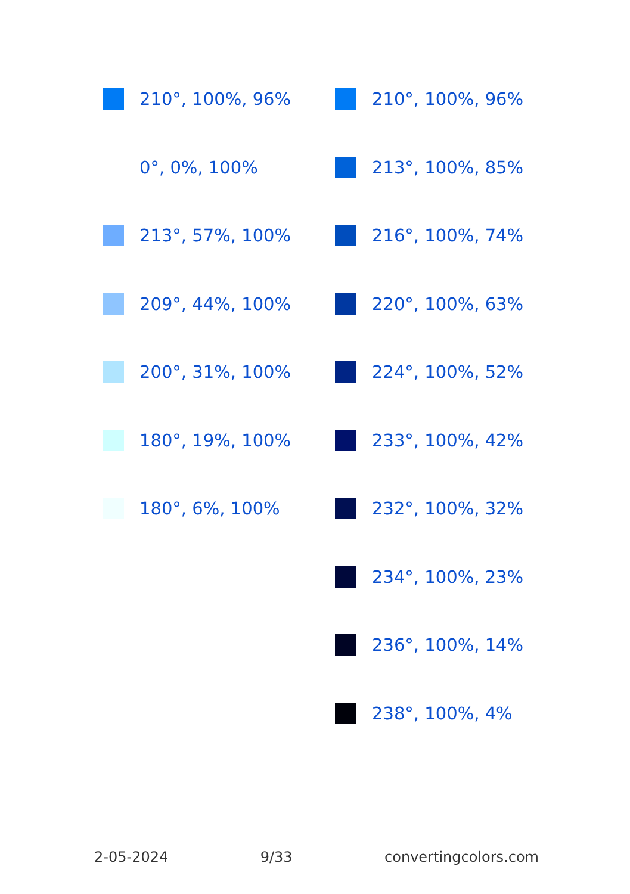210°, 100%, 96%
0°, 0%, 100%
213°, 57%, 100%
209°, 44%, 100%
200°, 31%, 100%
180°, 19%, 100%
180°, 6%, 100%
210°, 100%, 96%
213°, 100%, 85%
216°, 100%, 74%
220°, 100%, 63%
224°, 100%, 52%
233°, 100%, 42%
232°, 100%, 32%
234°, 100%, 23%
236°, 100%, 14%
238°, 100%, 4%
2-05-2024 9/33 convertingcolors.com